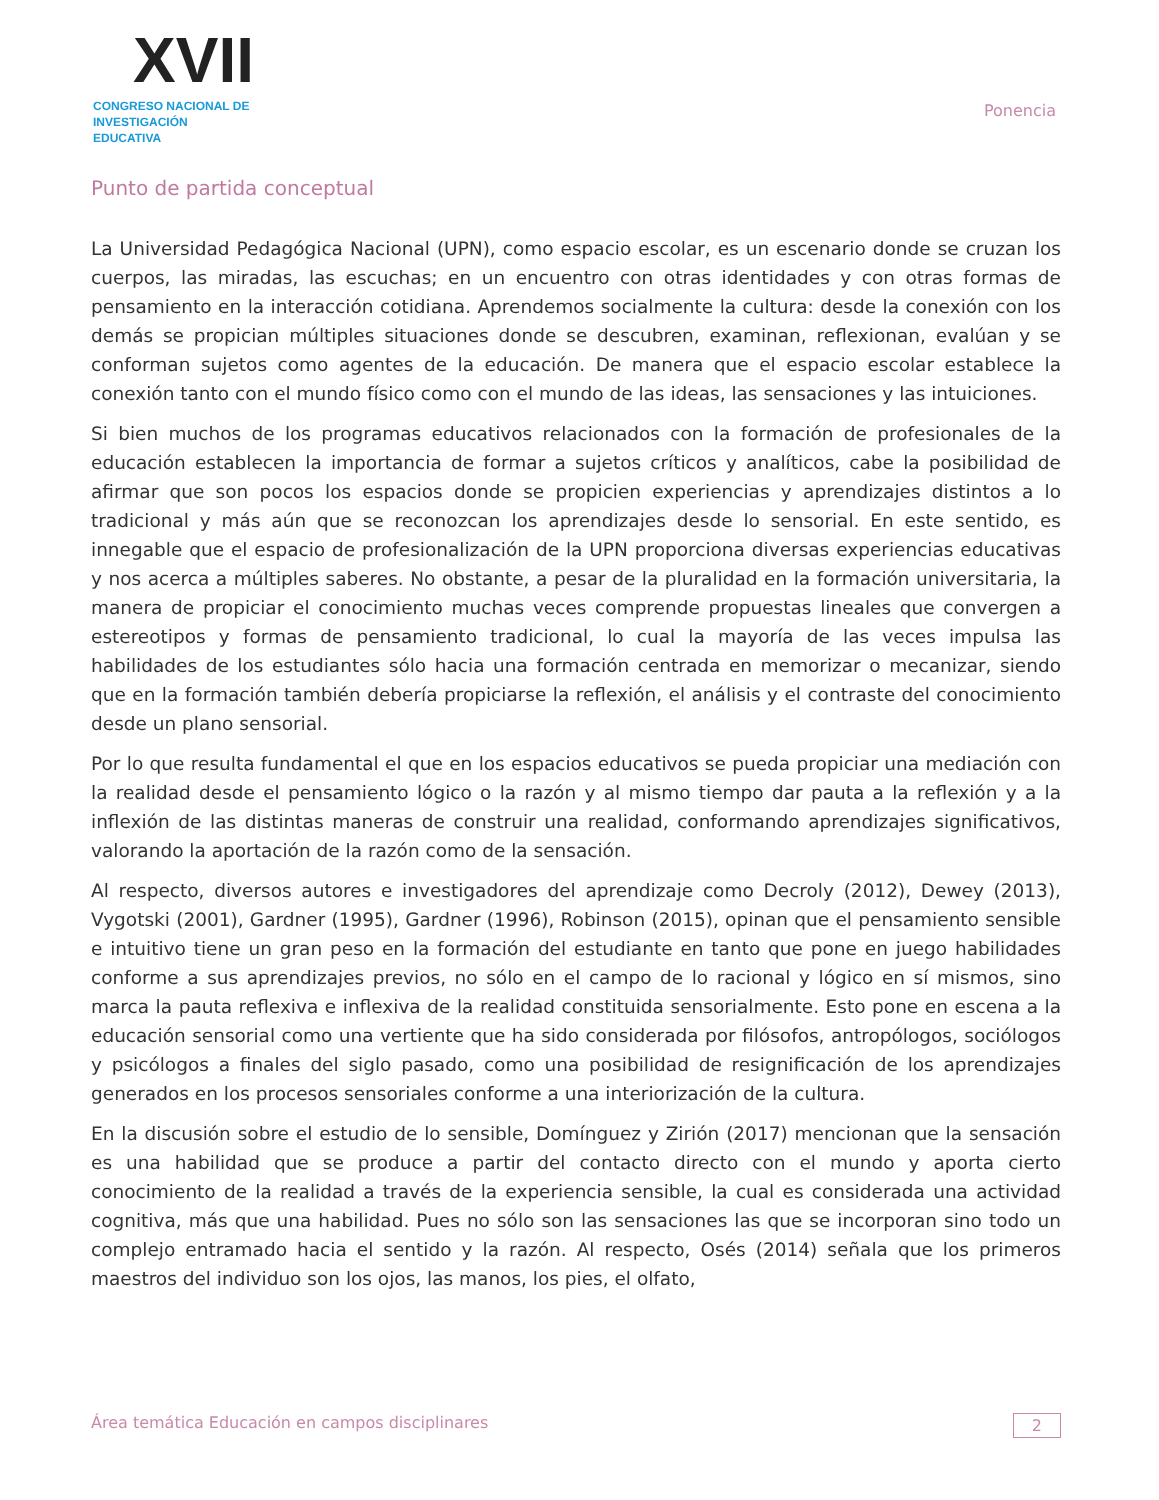XVII
CONGRESO NACIONAL DE
INVESTIGACIÓN EDUCATIVA
Ponencia
Punto de partida conceptual
La Universidad Pedagógica Nacional (UPN), como espacio escolar, es un escenario donde se cruzan los cuerpos, las miradas, las escuchas; en un encuentro con otras identidades y con otras formas de pensamiento en la interacción cotidiana. Aprendemos socialmente la cultura: desde la conexión con los demás se propician múltiples situaciones donde se descubren, examinan, reflexionan, evalúan y se conforman sujetos como agentes de la educación. De manera que el espacio escolar establece la conexión tanto con el mundo físico como con el mundo de las ideas, las sensaciones y las intuiciones.
Si bien muchos de los programas educativos relacionados con la formación de profesionales de la educación establecen la importancia de formar a sujetos críticos y analíticos, cabe la posibilidad de afirmar que son pocos los espacios donde se propicien experiencias y aprendizajes distintos a lo tradicional y más aún que se reconozcan los aprendizajes desde lo sensorial. En este sentido, es innegable que el espacio de profesionalización de la UPN proporciona diversas experiencias educativas y nos acerca a múltiples saberes. No obstante, a pesar de la pluralidad en la formación universitaria, la manera de propiciar el conocimiento muchas veces comprende propuestas lineales que convergen a estereotipos y formas de pensamiento tradicional, lo cual la mayoría de las veces impulsa las habilidades de los estudiantes sólo hacia una formación centrada en memorizar o mecanizar, siendo que en la formación también debería propiciarse la reflexión, el análisis y el contraste del conocimiento desde un plano sensorial.
Por lo que resulta fundamental el que en los espacios educativos se pueda propiciar una mediación con la realidad desde el pensamiento lógico o la razón y al mismo tiempo dar pauta a la reflexión y a la inflexión de las distintas maneras de construir una realidad, conformando aprendizajes significativos, valorando la aportación de la razón como de la sensación.
Al respecto, diversos autores e investigadores del aprendizaje como Decroly (2012), Dewey (2013), Vygotski (2001), Gardner (1995), Gardner (1996), Robinson (2015), opinan que el pensamiento sensible e intuitivo tiene un gran peso en la formación del estudiante en tanto que pone en juego habilidades conforme a sus aprendizajes previos, no sólo en el campo de lo racional y lógico en sí mismos, sino marca la pauta reflexiva e inflexiva de la realidad constituida sensorialmente. Esto pone en escena a la educación sensorial como una vertiente que ha sido considerada por filósofos, antropólogos, sociólogos y psicólogos a finales del siglo pasado, como una posibilidad de resignificación de los aprendizajes generados en los procesos sensoriales conforme a una interiorización de la cultura.
En la discusión sobre el estudio de lo sensible, Domínguez y Zirión (2017) mencionan que la sensación es una habilidad que se produce a partir del contacto directo con el mundo y aporta cierto conocimiento de la realidad a través de la experiencia sensible, la cual es considerada una actividad cognitiva, más que una habilidad. Pues no sólo son las sensaciones las que se incorporan sino todo un complejo entramado hacia el sentido y la razón. Al respecto, Osés (2014) señala que los primeros maestros del individuo son los ojos, las manos, los pies, el olfato,
Área temática Educación en campos disciplinares 2